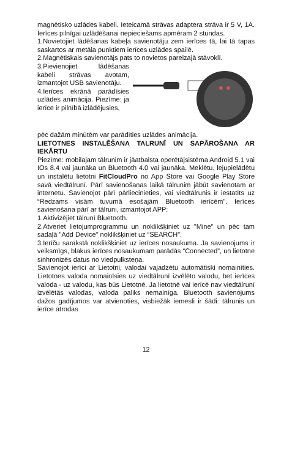magnētisko uzlādes kabeli. Ieteicamā strāvas adaptera strāva ir 5 V, 1A. Ierīces pilnīgai uzlādēšanai nepieciešams apmēram 2 stundas.
1.Novietojiet lādēšanas kabeļa savienotāju zem ierīces tā, lai tā tapas saskartos ar metāla punktiem ierīces uzlādes spailē.
2.Magnētiskais savienotājs pats to novietos pareizajā stāvoklī.
3.Pievienojiet lādēšanas kabeli strāvas avotam, izmantojot USB savienotāju.
4.Ierīces ekrānā parādīsies uzlādes animācija. Piezīme: ja ierīce ir pilnībā izlādējusies,
pēc dažām minūtēm var parādīties uzlādes animācija.
LIETOTNES INSTALĒŠANA TALRUNĪ UN SAPĀROŠANA AR IEKĀRTU
Piezīme: mobilajam tālrunim ir jāatbalsta operētājsistēma Android 5.1 vai IOs 8.4 vai jaunāka un Bluetooth 4.0 vai jaunāka. Meklētu, lejupielādētu un instalētu lietotni FitCloudPro no App Store vai Google Play Store savā viedtālrunī. Pārī savienošanas laikā tālrunim jābūt savienotam ar internetu. Savienojot pārī pārliecinieties, vai viedtālrunis ir iestatīts uz “Redzams visām tuvumā esošajām Bluetooth ierīcēm”. Ierīces savienošana pārī ar tālruni, izmantojot APP:
1.Aktivizējiet tālrunī Bluetooth.
2.Atveriet lietojumprogrammu un noklikšķiniet uz "Mine" un pēc tam sadaļā "Add Device" noklikšķiniet uz “SEARCH".
3.Ierīču sarakstā noklikšķiniet uz ierīces nosaukuma. Ja savienojums ir veiksmīgs, blakus ierīces nosaukumam parādās “Connected”, un lietotne sinhronizēs datus no viedpulksteņa.
Savienojot ierīci ar Lietotni, valodai vajadzētu automātiski nomainīties. Lietotnes valoda nomainīsies uz viedtālrunī izvēlēto valodu, bet ierīces valoda - uz valodu, kas būs Lietotnē. Ja lietotnē vai ierīcē nav viedtālrunī izvēlētās valodas, valoda paliks nemainīga. Bluetooth savienojums dažos gadījumos var atvienoties, visbiežāk iemesli ir šādi: tālrunis un ierīce atrodas
12